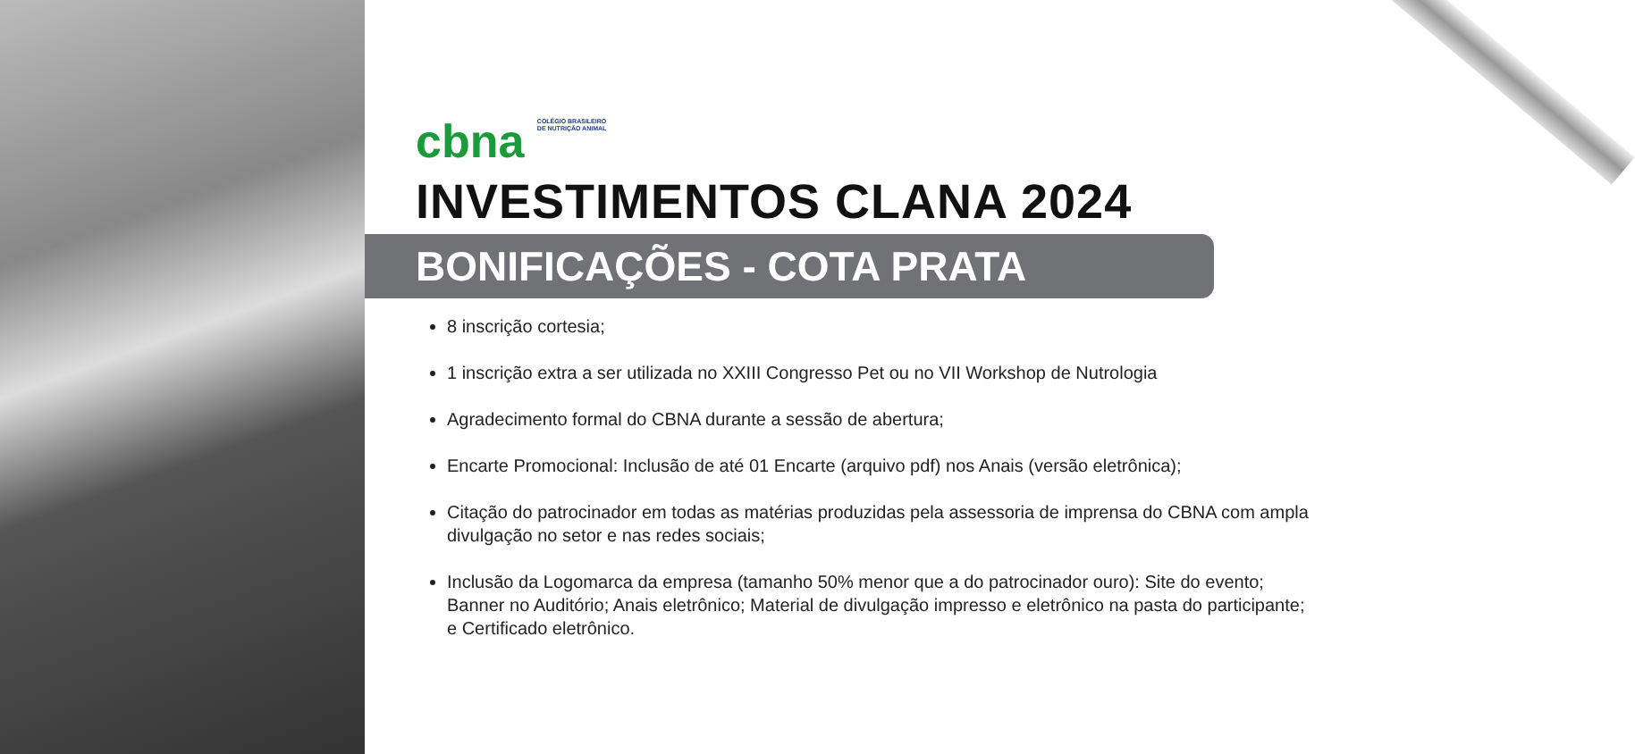cbna COLÉGIO BRASILEIRO
DE NUTRIÇÃO ANIMAL
INVESTIMENTOS CLANA 2024
BONIFICAÇÕES - COTA PRATA
8 inscrição cortesia;
1 inscrição extra a ser utilizada no XXIII Congresso Pet ou no VII Workshop de Nutrologia
Agradecimento formal do CBNA durante a sessão de abertura;
Encarte Promocional: Inclusão de até 01 Encarte (arquivo pdf) nos Anais (versão eletrônica);
Citação do patrocinador em todas as matérias produzidas pela assessoria de imprensa do CBNA com ampla divulgação no setor e nas redes sociais;
Inclusão da Logomarca da empresa (tamanho 50% menor que a do patrocinador ouro): Site do evento; Banner no Auditório; Anais eletrônico; Material de divulgação impresso e eletrônico na pasta do participante; e Certificado eletrônico.